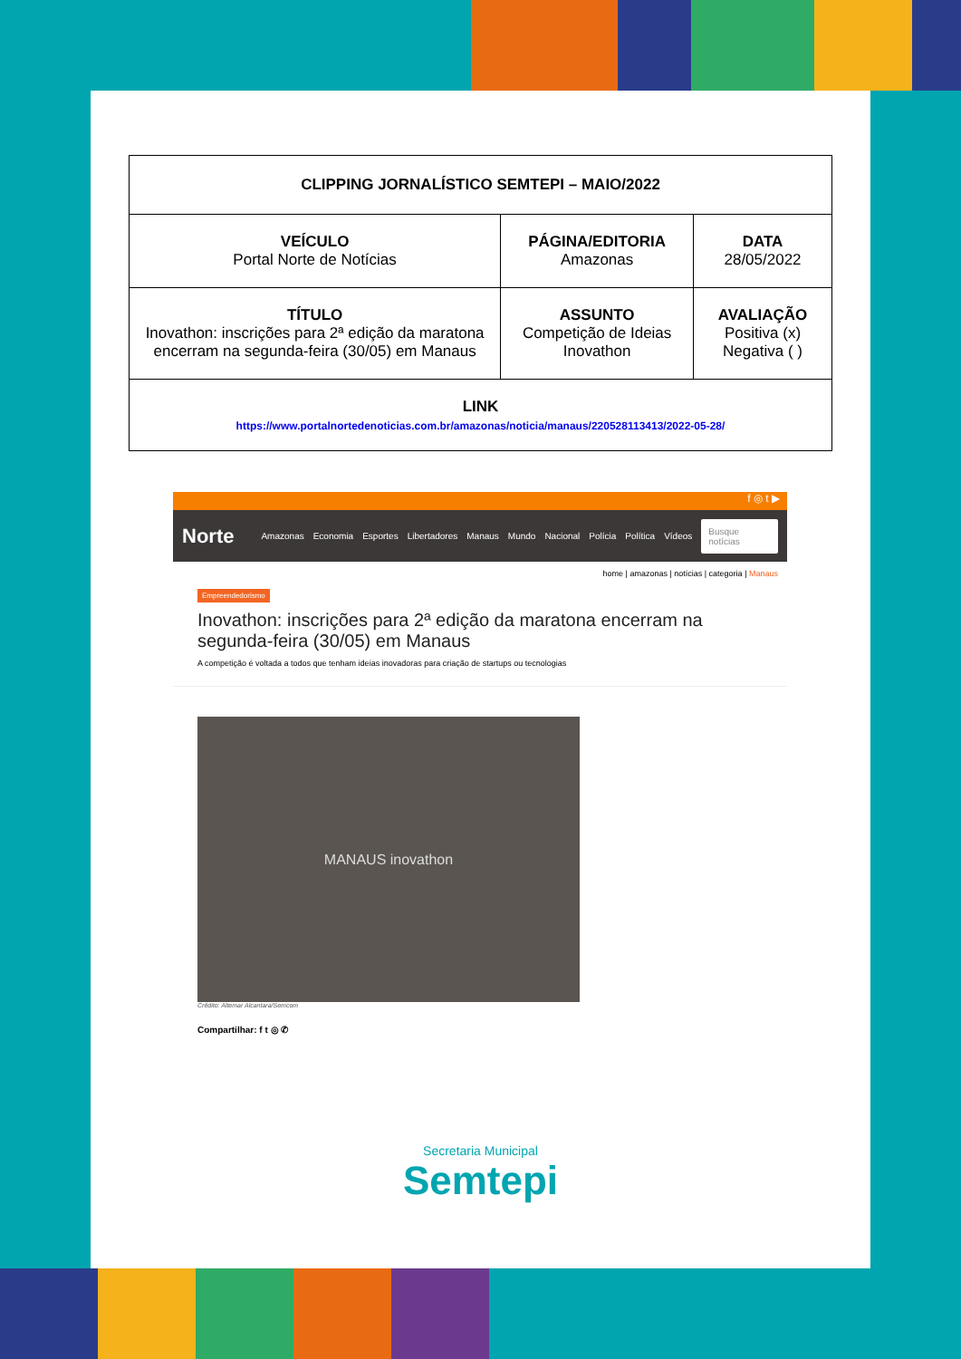| CLIPPING JORNALÍSTICO SEMTEPI – MAIO/2022 | | |
| VEÍCULO Portal Norte de Notícias | PÁGINA/EDITORIA Amazonas | DATA 28/05/2022 |
| TÍTULO Inovathon: inscrições para 2ª edição da maratona encerram na segunda-feira (30/05) em Manaus | ASSUNTO Competição de Ideias Inovathon | AVALIAÇÃO Positiva (x) Negativa ( ) |
| LINK https://www.portalnortedenoticias.com.br/amazonas/noticia/manaus/220528113413/2022-05-28/ | | |
f ◎ t ▶
Norte Amazonas Economia Esportes Libertadores Manaus Mundo Nacional Polícia Política Vídeos Busque notícias
home | amazonas | notícias | categoria | Manaus
Empreendedorismo
Inovathon: inscrições para 2ª edição da maratona encerram na segunda-feira (30/05) em Manaus
A competição é voltada a todos que tenham ideias inovadoras para criação de startups ou tecnologias
MANAUS inovathon
Crédito: Altemar Alcantara/Semcom
Compartilhar: f t ◎ ✆
Secretaria Municipal
Semtepi